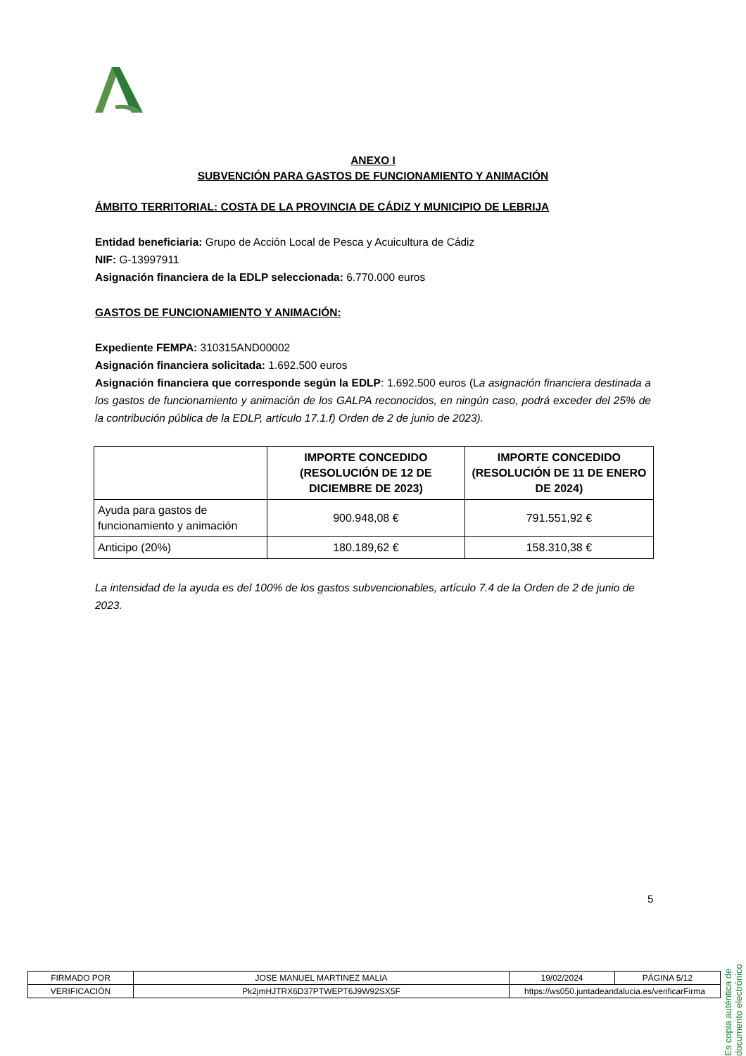ANEXO I
SUBVENCIÓN PARA GASTOS DE FUNCIONAMIENTO Y ANIMACIÓN
ÁMBITO TERRITORIAL: COSTA DE LA PROVINCIA DE CÁDIZ Y MUNICIPIO DE LEBRIJA
Entidad beneficiaria: Grupo de Acción Local de Pesca y Acuicultura de Cádiz
NIF: G-13997911
Asignación financiera de la EDLP seleccionada: 6.770.000 euros
GASTOS DE FUNCIONAMIENTO Y ANIMACIÓN:
Expediente FEMPA: 310315AND00002
Asignación financiera solicitada: 1.692.500 euros
Asignación financiera que corresponde según la EDLP: 1.692.500 euros (La asignación financiera destinada a los gastos de funcionamiento y animación de los GALPA reconocidos, en ningún caso, podrá exceder del 25% de la contribución pública de la EDLP, artículo 17.1.f) Orden de 2 de junio de 2023).
| | IMPORTE CONCEDIDO (RESOLUCIÓN DE 12 DE DICIEMBRE DE 2023) | IMPORTE CONCEDIDO (RESOLUCIÓN DE 11 DE ENERO DE 2024) |
| --- | --- | --- |
| Ayuda para gastos de funcionamiento y animación | 900.948,08 € | 791.551,92 € |
| Anticipo (20%) | 180.189,62 € | 158.310,38 € |
La intensidad de la ayuda es del 100% de los gastos subvencionables, artículo 7.4 de la Orden de 2 de junio de 2023.
5
Es copia auténtica de documento electrónico
| FIRMADO POR | JOSE MANUEL MARTINEZ MALIA | | 19/02/2024 | PÁGINA 5/12 |
| VERIFICACIÓN | Pk2jmHJTRX6D37PTWEPT6J9W92SX5F | https://ws050.juntadeandalucia.es/verificarFirma | | |